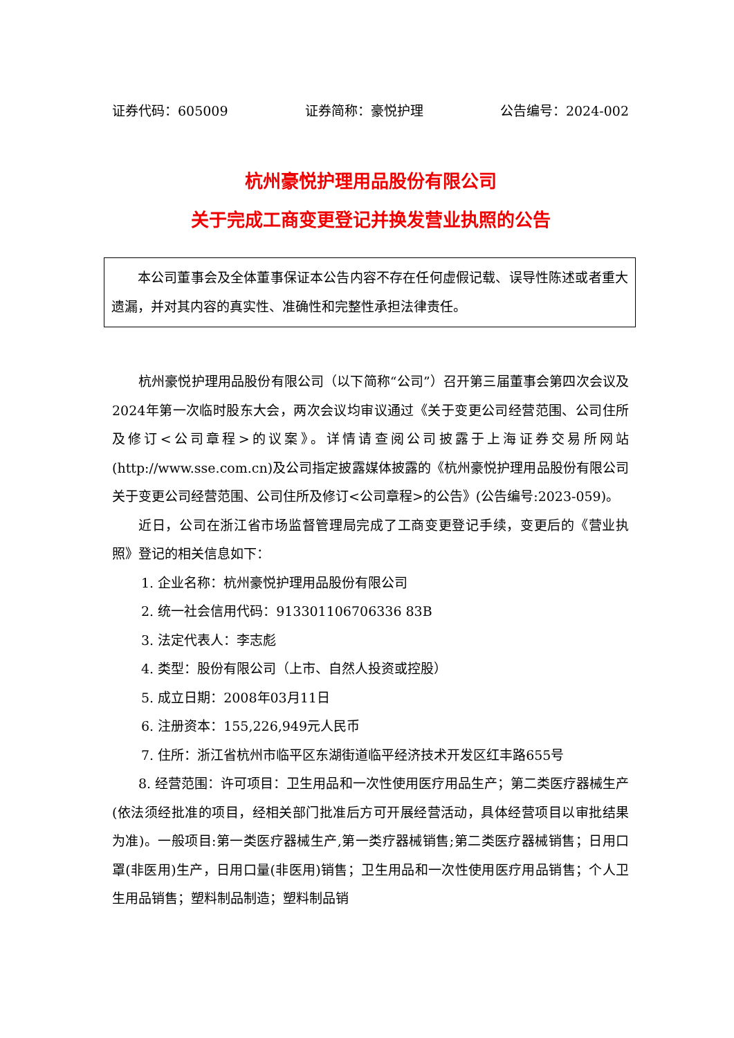证券代码：605009 证券简称：豪悦护理 公告编号：2024-002
杭州豪悦护理用品股份有限公司
关于完成工商变更登记并换发营业执照的公告
本公司董事会及全体董事保证本公告内容不存在任何虚假记载、误导性陈述或者重大遗漏，并对其内容的真实性、准确性和完整性承担法律责任。
杭州豪悦护理用品股份有限公司（以下简称“公司”）召开第三届董事会第四次会议及2024年第一次临时股东大会，两次会议均审议通过《关于变更公司经营范围、公司住所及修订<公司章程>的议案》。详情请查阅公司披露于上海证券交易所网站(http://www.sse.com.cn)及公司指定披露媒体披露的《杭州豪悦护理用品股份有限公司关于变更公司经营范围、公司住所及修订<公司章程>的公告》(公告编号:2023-059)。
近日，公司在浙江省市场监督管理局完成了工商变更登记手续，变更后的《营业执照》登记的相关信息如下：
1. 企业名称：杭州豪悦护理用品股份有限公司
2. 统一社会信用代码：913301106706336 83B
3. 法定代表人：李志彪
4. 类型：股份有限公司（上市、自然人投资或控股）
5. 成立日期：2008年03月11日
6. 注册资本：155,226,949元人民币
7. 住所：浙江省杭州市临平区东湖街道临平经济技术开发区红丰路655号
8. 经营范围：许可项目：卫生用品和一次性使用医疗用品生产；第二类医疗器械生产(依法须经批准的项目，经相关部门批准后方可开展经营活动，具体经营项目以审批结果为准)。一般项目:第一类医疗器械生产,第一类疗器械销售;第二类医疗器械销售；日用口罩(非医用)生产，日用口量(非医用)销售；卫生用品和一次性使用医疗用品销售；个人卫生用品销售；塑料制品制造；塑料制品销